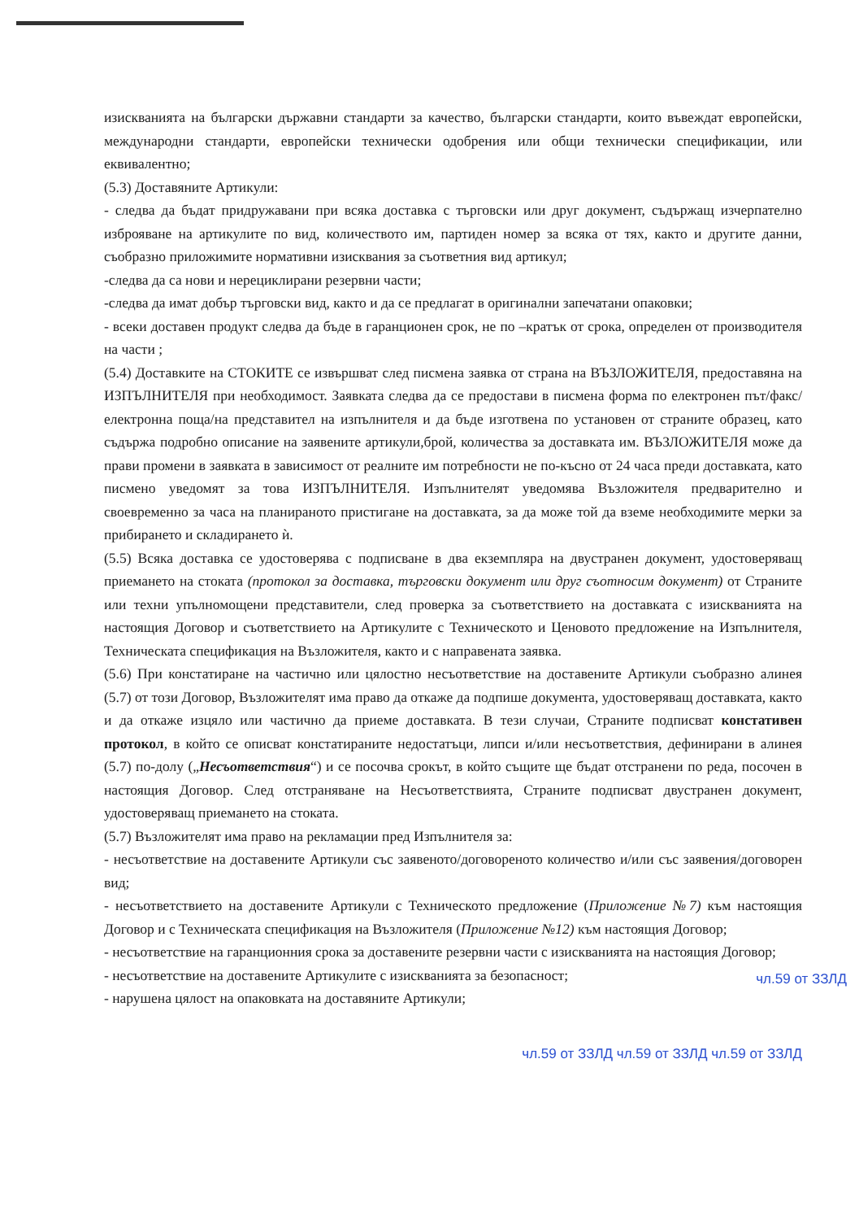изискванията на български държавни стандарти за качество, български стандарти, които въвеждат европейски, международни стандарти, европейски технически одобрения или общи технически спецификации, или еквивалентно;
(5.3) Доставяните Артикули:
- следва да бъдат придружавани при всяка доставка с търговски или друг документ, съдържащ изчерпателно изброяване на артикулите по вид, количеството им, партиден номер за всяка от тях, както и другите данни, съобразно приложимите нормативни изисквания за съответния вид артикул;
-следва да са нови и нерециклирани резервни части;
-следва да имат добър търговски вид, както и да се предлагат в оригинални запечатани опаковки;
- всеки доставен продукт следва да бъде в гаранционен срок, не по –кратък от срока, определен от производителя на части ;
(5.4) Доставките на СТОКИТЕ се извършват след писмена заявка от страна на ВЪЗЛОЖИТЕЛЯ, предоставяна на ИЗПЪЛНИТЕЛЯ при необходимост. Заявката следва да се предостави в писмена форма по електронен път/факс/електронна поща/на представител на изпълнителя и да бъде изготвена по установен от страните образец, като съдържа подробно описание на заявените артикули,брой, количества за доставката им. ВЪЗЛОЖИТЕЛЯ може да прави промени в заявката в зависимост от реалните им потребности не по-късно от 24 часа преди доставката, като писмено уведомят за това ИЗПЪЛНИТЕЛЯ. Изпълнителят уведомява Възложителя предварително и своевременно за часа на планираното пристигане на доставката, за да може той да вземе необходимите мерки за прибирането и складирането ѝ.
(5.5) Всяка доставка се удостоверява с подписване в два екземпляра на двустранен документ, удостоверяващ приемането на стоката (протокол за доставка, търговски документ или друг съотносим документ) от Страните или техни упълномощени представители, след проверка за съответствието на доставката с изискванията на настоящия Договор и съответствието на Артикулите с Техническото и Ценовото предложение на Изпълнителя, Техническата спецификация на Възложителя, както и с направената заявка.
(5.6) При констатиране на частично или цялостно несъответствие на доставените Артикули съобразно алинея (5.7) от този Договор, Възложителят има право да откаже да подпише документа, удостоверяващ доставката, както и да откаже изцяло или частично да приеме доставката. В тези случаи, Страните подписват констативен протокол, в който се описват констатираните недостатъци, липси и/или несъответствия, дефинирани в алинея (5.7) по-долу („Несъответствия“) и се посочва срокът, в който същите ще бъдат отстранени по реда, посочен в настоящия Договор. След отстраняване на Несъответствията, Страните подписват двустранен документ, удостоверяващ приемането на стоката.
(5.7) Възложителят има право на рекламации пред Изпълнителя за:
- несъответствие на доставените Артикули със заявеното/договореното количество и/или със заявения/договорен вид;
- несъответствието на доставените Артикули с Техническото предложение (Приложение №7) към настоящия Договор и с Техническата спецификация на Възложителя (Приложение №12) към настоящия Договор;
- несъответствие на гаранционния срока за доставените резервни части с изискванията на настоящия Договор;
- несъответствие на доставените Артикулите с изискванията за безопасност;
- нарушена цялост на опаковката на доставяните Артикули;
чл.59 от ЗЗЛД
чл.59 от ЗЗЛД чл.59 от ЗЗЛД чл.59 от ЗЗЛД